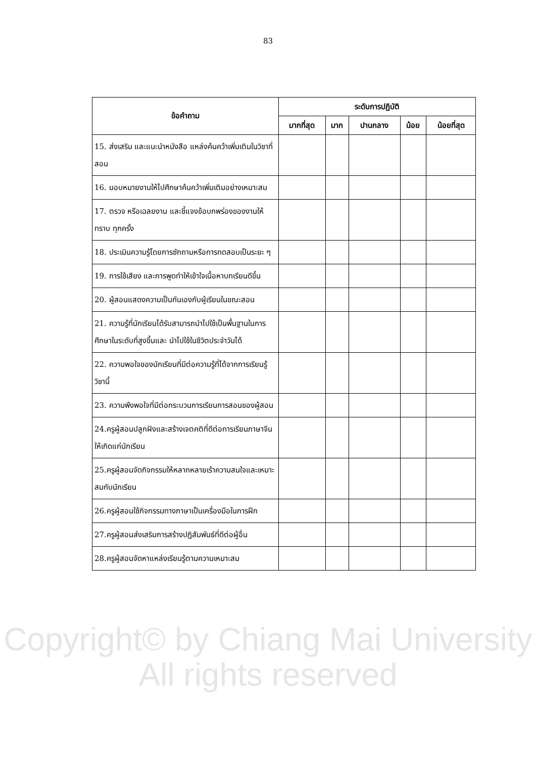83
| ข้อคำถาม | ระดับการปฏิบัติ | | | | |
| --- | --- | --- | --- | --- | --- |
| | มากที่สุด | มาก | ปานกลาง | น้อย | น้อยที่สุด |
| 15. ส่งเสริม และแนะนำหนังสือ แหล่งค้นคว้าเพิ่มเติมในวิชาที่สอน | | | | | |
| 16. มอบหมายงานให้ไปศึกษาค้นคว้าเพิ่มเติมอย่างเหมาะสม | | | | | |
| 17. ตรวจ หรือเฉลยงาน และชี้แจงข้อบกพร่องของงานให้ทราบ ทุกครั้ง | | | | | |
| 18. ประเมินความรู้โดยการซักถามหรือการทดสอบเป็นระยะ ๆ | | | | | |
| 19. การใช้เสียง และการพูดทำให้เข้าใจเนื้อหาบทเรียนดีขึ้น | | | | | |
| 20. ผู้สอนแสดงความเป็นกันเองกับผู้เรียนในขณะสอน | | | | | |
| 21. ความรู้ที่นักเรียนได้รับสามารถนำไปใช้เป็นพื้นฐานในการศึกษาในระดับที่สูงขึ้นและ นำไปใช้ในชีวิตประจำวันได้ | | | | | |
| 22. ความพอใจของนักเรียนที่มีต่อความรู้ที่ได้จากการเรียนรู้วิชานี้ | | | | | |
| 23. ความพึงพอใจที่มีต่อกระบวนการเรียนการสอนของผู้สอน | | | | | |
| 24.ครูผู้สอนปลูกฝังและสร้างเจตคติที่ดีต่อการเรียนภาษาจีนให้เกิดแก่นักเรียน | | | | | |
| 25.ครูผู้สอนจัดกิจกรรมให้หลากหลายเร้าความสนใจและเหมาะสมกับนักเรียน | | | | | |
| 26.ครูผู้สอนใช้กิจกรรมทางภาษาเป็นเครื่องมือในการฝึก | | | | | |
| 27.ครูผู้สอนส่งเสริมการสร้างปฏิสัมพันธ์ที่ดีต่อผู้อื่น | | | | | |
| 28.ครูผู้สอนจัดหาแหล่งเรียนรู้ตามความเหมาะสม | | | | | |
Copyright© by Chiang Mai University
All rights reserved